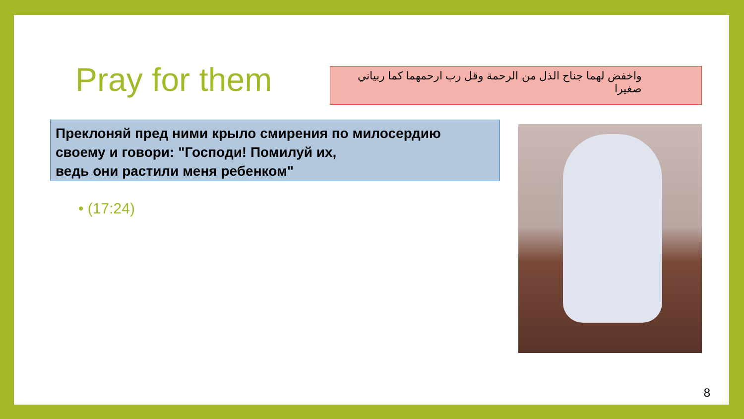Pray for them
واخفض لهما جناح الذل من الرحمة وقل رب ارحمهما كما ربياني صغيرا
Преклоняй пред ними крыло смирения по милосердию своему и говори: "Господи! Помилуй их,
ведь они растили меня ребенком"
• (17:24)
8